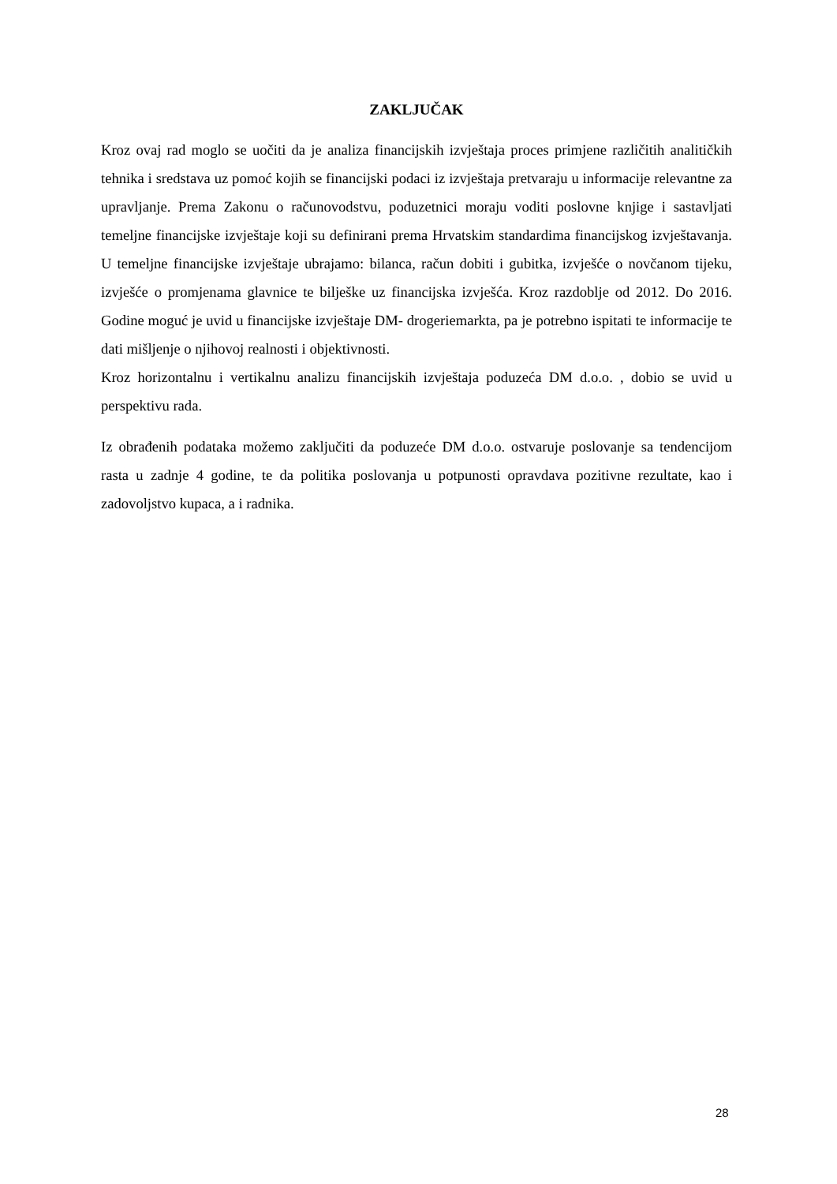ZAKLJUČAK
Kroz ovaj rad moglo se uočiti da je analiza financijskih izvještaja proces primjene različitih analitičkih tehnika i sredstava uz pomoć kojih se financijski podaci iz izvještaja pretvaraju u informacije relevantne za upravljanje. Prema Zakonu o računovodstvu, poduzetnici moraju voditi poslovne knjige i sastavljati temeljne financijske izvještaje koji su definirani prema Hrvatskim standardima financijskog izvještavanja. U temeljne financijske izvještaje ubrajamo: bilanca, račun dobiti i gubitka, izvješće o novčanom tijeku, izvješće o promjenama glavnice te bilješke uz financijska izvješća. Kroz razdoblje od 2012. Do 2016. Godine moguć je uvid u financijske izvještaje DM- drogeriemarkta, pa je potrebno ispitati te informacije te dati mišljenje o njihovoj realnosti i objektivnosti.
Kroz horizontalnu i vertikalnu analizu financijskih izvještaja poduzeća DM d.o.o. , dobio se uvid u perspektivu rada.
Iz obrađenih podataka možemo zaključiti da poduzeće DM d.o.o. ostvaruje poslovanje sa tendencijom rasta u zadnje 4 godine, te da politika poslovanja u potpunosti opravdava pozitivne rezultate, kao i zadovoljstvo kupaca, a i radnika.
28